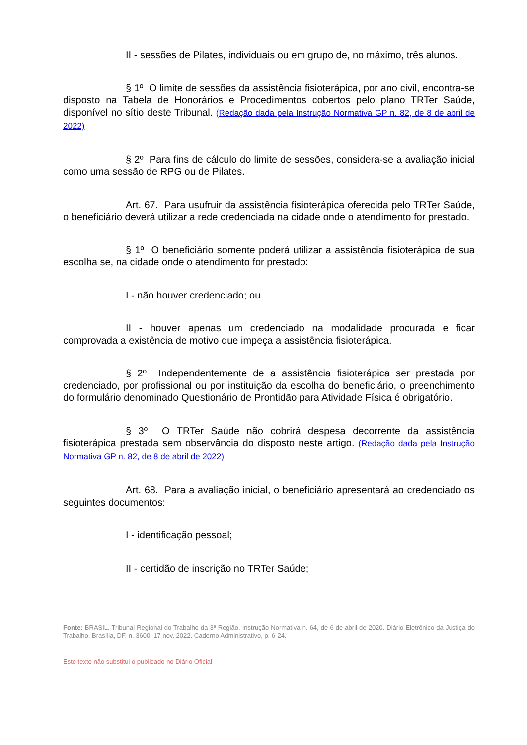II - sessões de Pilates, individuais ou em grupo de, no máximo, três alunos.
§ 1º O limite de sessões da assistência fisioterápica, por ano civil, encontra-se disposto na Tabela de Honorários e Procedimentos cobertos pelo plano TRTer Saúde, disponível no sítio deste Tribunal. (Redação dada pela Instrução Normativa GP n. 82, de 8 de abril de 2022)
§ 2º Para fins de cálculo do limite de sessões, considera-se a avaliação inicial como uma sessão de RPG ou de Pilates.
Art. 67. Para usufruir da assistência fisioterápica oferecida pelo TRTer Saúde, o beneficiário deverá utilizar a rede credenciada na cidade onde o atendimento for prestado.
§ 1º O beneficiário somente poderá utilizar a assistência fisioterápica de sua escolha se, na cidade onde o atendimento for prestado:
I - não houver credenciado; ou
II - houver apenas um credenciado na modalidade procurada e ficar comprovada a existência de motivo que impeça a assistência fisioterápica.
§ 2º Independentemente de a assistência fisioterápica ser prestada por credenciado, por profissional ou por instituição da escolha do beneficiário, o preenchimento do formulário denominado Questionário de Prontidão para Atividade Física é obrigatório.
§ 3º O TRTer Saúde não cobrirá despesa decorrente da assistência fisioterápica prestada sem observância do disposto neste artigo. (Redação dada pela Instrução Normativa GP n. 82, de 8 de abril de 2022)
Art. 68. Para a avaliação inicial, o beneficiário apresentará ao credenciado os seguintes documentos:
I - identificação pessoal;
II - certidão de inscrição no TRTer Saúde;
Fonte: BRASIL. Tribunal Regional do Trabalho da 3ª Região. Instrução Normativa n. 64, de 6 de abril de 2020. Diário Eletrônico da Justiça do Trabalho, Brasília, DF, n. 3600, 17 nov. 2022. Caderno Administrativo, p. 6-24.
Este texto não substitui o publicado no Diário Oficial